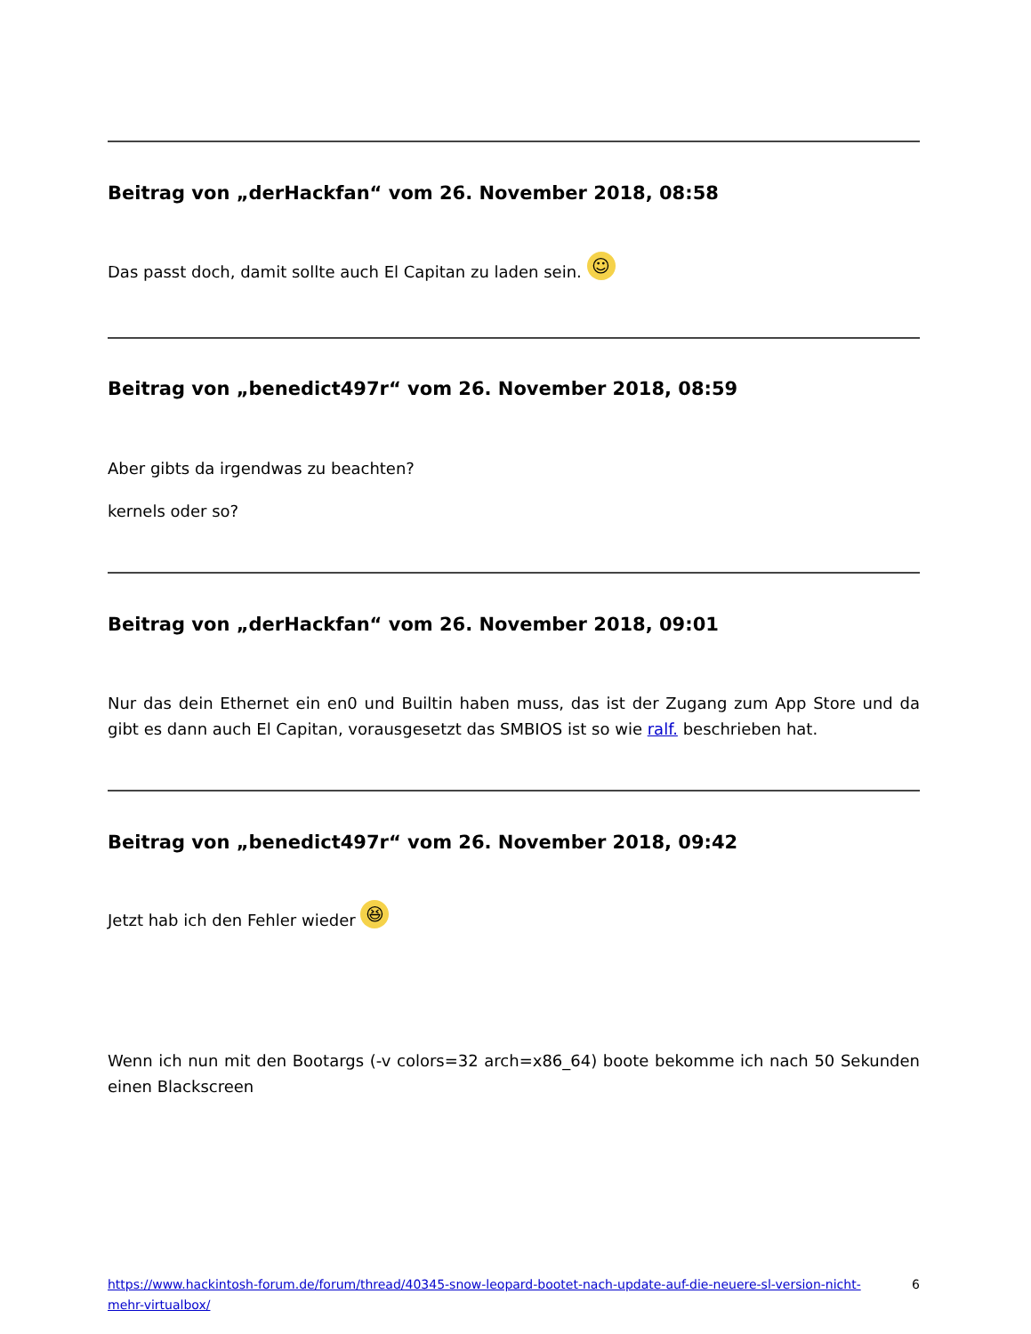Beitrag von „derHackfan“ vom 26. November 2018, 08:58
Das passt doch, damit sollte auch El Capitan zu laden sein. ☺
Beitrag von „benedict497r“ vom 26. November 2018, 08:59
Aber gibts da irgendwas zu beachten?
kernels oder so?
Beitrag von „derHackfan“ vom 26. November 2018, 09:01
Nur das dein Ethernet ein en0 und Builtin haben muss, das ist der Zugang zum App Store und da gibt es dann auch El Capitan, vorausgesetzt das SMBIOS ist so wie ralf. beschrieben hat.
Beitrag von „benedict497r“ vom 26. November 2018, 09:42
Jetzt hab ich den Fehler wieder 😆
Wenn ich nun mit den Bootargs (-v colors=32 arch=x86_64) boote bekomme ich nach 50 Sekunden einen Blackscreen
https://www.hackintosh-forum.de/forum/thread/40345-snow-leopard-bootet-nach-update-auf-die-neuere-sl-version-nicht-mehr-virtualbox/ 6